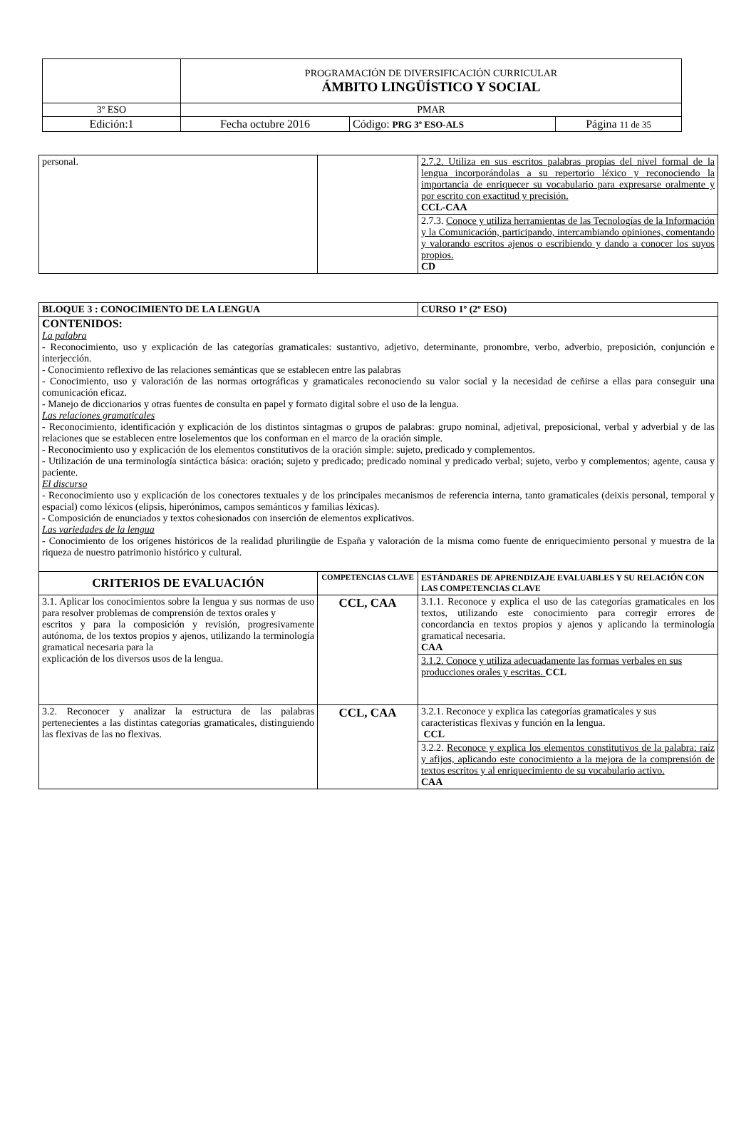| | PROGRAMACIÓN DE DIVERSIFICACIÓN CURRICULAR ÁMBITO LINGÜÍSTICO Y SOCIAL | | |
| 3º ESO | PMAR | | |
| Edición:1 | Fecha octubre 2016 | Código: PRG 3º ESO-ALS | Página 11 de 35 |
| personal. | | 2.7.2. Utiliza en sus escritos palabras propias del nivel formal de la lengua incorporándolas a su repertorio léxico y reconociendo la importancia de enriquecer su vocabulario para expresarse oralmente y por escrito con exactitud y precisión. CCL-CAA |
| | | 2.7.3. Conoce y utiliza herramientas de las Tecnologías de la Información y la Comunicación, participando, intercambiando opiniones, comentando y valorando escritos ajenos o escribiendo y dando a conocer los suyos propios. CD |
| BLOQUE 3 : CONOCIMIENTO DE LA LENGUA | | CURSO 1º (2º ESO) |
| CONTENIDOS: La palabra - Reconocimiento, uso y explicación de las categorías gramaticales: sustantivo, adjetivo, determinante, pronombre, verbo, adverbio, preposición, conjunción e interjección. - Conocimiento reflexivo de las relaciones semánticas que se establecen entre las palabras - Conocimiento, uso y valoración de las normas ortográficas y gramaticales reconociendo su valor social y la necesidad de ceñirse a ellas para conseguir una comunicación eficaz. - Manejo de diccionarios y otras fuentes de consulta en papel y formato digital sobre el uso de la lengua. Las relaciones gramaticales - Reconocimiento, identificación y explicación de los distintos sintagmas o grupos de palabras: grupo nominal, adjetival, preposicional, verbal y adverbial y de las relaciones que se establecen entre loselementos que los conforman en el marco de la oración simple. - Reconocimiento uso y explicación de los elementos constitutivos de la oración simple: sujeto, predicado y complementos. - Utilización de una terminología sintáctica básica: oración; sujeto y predicado; predicado nominal y predicado verbal; sujeto, verbo y complementos; agente, causa y paciente. El discurso - Reconocimiento uso y explicación de los conectores textuales y de los principales mecanismos de referencia interna, tanto gramaticales (deixis personal, temporal y espacial) como léxicos (elipsis, hiperónimos, campos semánticos y familias léxicas). - Composición de enunciados y textos cohesionados con inserción de elementos explicativos. Las variedades de la lengua - Conocimiento de los orígenes históricos de la realidad plurilingüe de España y valoración de la misma como fuente de enriquecimiento personal y muestra de la riqueza de nuestro patrimonio histórico y cultural. | | |
| CRITERIOS DE EVALUACIÓN | COMPETENCIAS CLAVE | ESTÁNDARES DE APRENDIZAJE EVALUABLES Y SU RELACIÓN CON LAS COMPETENCIAS CLAVE |
| 3.1. Aplicar los conocimientos sobre la lengua y sus normas de uso para resolver problemas de comprensión de textos orales y escritos y para la composición y revisión, progresivamente autónoma, de los textos propios y ajenos, utilizando la terminología gramatical necesaria para la explicación de los diversos usos de la lengua. | CCL, CAA | 3.1.1. Reconoce y explica el uso de las categorías gramaticales en los textos, utilizando este conocimiento para corregir errores de concordancia en textos propios y ajenos y aplicando la terminología gramatical necesaria. CAA |
| | | 3.1.2. Conoce y utiliza adecuadamente las formas verbales en sus producciones orales y escritas. CCL |
| 3.2. Reconocer y analizar la estructura de las palabras pertenecientes a las distintas categorías gramaticales, distinguiendo las flexivas de las no flexivas. | CCL, CAA | 3.2.1. Reconoce y explica las categorías gramaticales y sus características flexivas y función en la lengua. CCL |
| | | 3.2.2. Reconoce y explica los elementos constitutivos de la palabra: raíz y afijos, aplicando este conocimiento a la mejora de la comprensión de textos escritos y al enriquecimiento de su vocabulario activo. CAA |